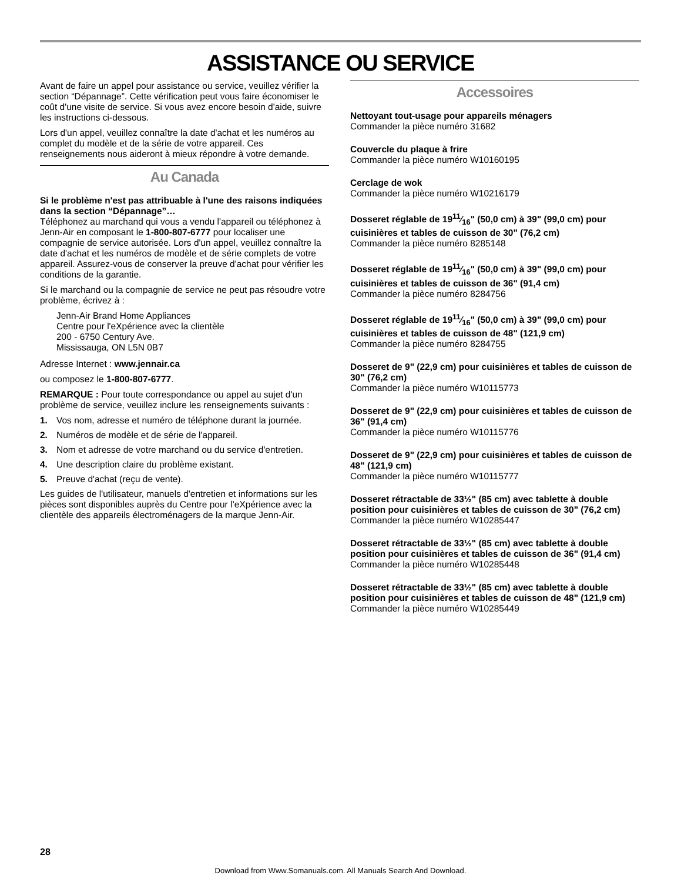ASSISTANCE OU SERVICE
Avant de faire un appel pour assistance ou service, veuillez vérifier la section “Dépannage”. Cette vérification peut vous faire économiser le coût d'une visite de service. Si vous avez encore besoin d'aide, suivre les instructions ci-dessous.
Lors d'un appel, veuillez connaître la date d'achat et les numéros au complet du modèle et de la série de votre appareil. Ces renseignements nous aideront à mieux répondre à votre demande.
Au Canada
Si le problème n'est pas attribuable à l'une des raisons indiquées dans la section “Dépannage”…
Téléphonez au marchand qui vous a vendu l'appareil ou téléphonez à Jenn-Air en composant le 1-800-807-6777 pour localiser une compagnie de service autorisée. Lors d'un appel, veuillez connaître la date d'achat et les numéros de modèle et de série complets de votre appareil. Assurez-vous de conserver la preuve d'achat pour vérifier les conditions de la garantie.
Si le marchand ou la compagnie de service ne peut pas résoudre votre problème, écrivez à :
Jenn-Air Brand Home Appliances
Centre pour l'eXpérience avec la clientèle
200 - 6750 Century Ave.
Mississauga, ON L5N 0B7
Adresse Internet : www.jennair.ca
ou composez le 1-800-807-6777.
REMARQUE : Pour toute correspondance ou appel au sujet d'un problème de service, veuillez inclure les renseignements suivants :
1. Vos nom, adresse et numéro de téléphone durant la journée.
2. Numéros de modèle et de série de l'appareil.
3. Nom et adresse de votre marchand ou du service d'entretien.
4. Une description claire du problème existant.
5. Preuve d'achat (reçu de vente).
Les guides de l'utilisateur, manuels d'entretien et informations sur les pièces sont disponibles auprès du Centre pour l’eXpérience avec la clientèle des appareils électroménagers de la marque Jenn-Air.
Accessoires
Nettoyant tout-usage pour appareils ménagers
Commander la pièce numéro 31682
Couvercle du plaque à frire
Commander la pièce numéro W10160195
Cerclage de wok
Commander la pièce numéro W10216179
Dosseret réglable de 1911⁄16" (50,0 cm) à 39" (99,0 cm) pour cuisinières et tables de cuisson de 30" (76,2 cm)
Commander la pièce numéro 8285148
Dosseret réglable de 1911⁄16" (50,0 cm) à 39" (99,0 cm) pour cuisinières et tables de cuisson de 36" (91,4 cm)
Commander la pièce numéro 8284756
Dosseret réglable de 1911⁄16" (50,0 cm) à 39" (99,0 cm) pour cuisinières et tables de cuisson de 48" (121,9 cm)
Commander la pièce numéro 8284755
Dosseret de 9" (22,9 cm) pour cuisinières et tables de cuisson de 30" (76,2 cm)
Commander la pièce numéro W10115773
Dosseret de 9" (22,9 cm) pour cuisinières et tables de cuisson de 36" (91,4 cm)
Commander la pièce numéro W10115776
Dosseret de 9" (22,9 cm) pour cuisinières et tables de cuisson de 48" (121,9 cm)
Commander la pièce numéro W10115777
Dosseret rétractable de 33½" (85 cm) avec tablette à double position pour cuisinières et tables de cuisson de 30" (76,2 cm)
Commander la pièce numéro W10285447
Dosseret rétractable de 33½" (85 cm) avec tablette à double position pour cuisinières et tables de cuisson de 36" (91,4 cm)
Commander la pièce numéro W10285448
Dosseret rétractable de 33½" (85 cm) avec tablette à double position pour cuisinières et tables de cuisson de 48" (121,9 cm)
Commander la pièce numéro W10285449
28
Download from Www.Somanuals.com. All Manuals Search And Download.